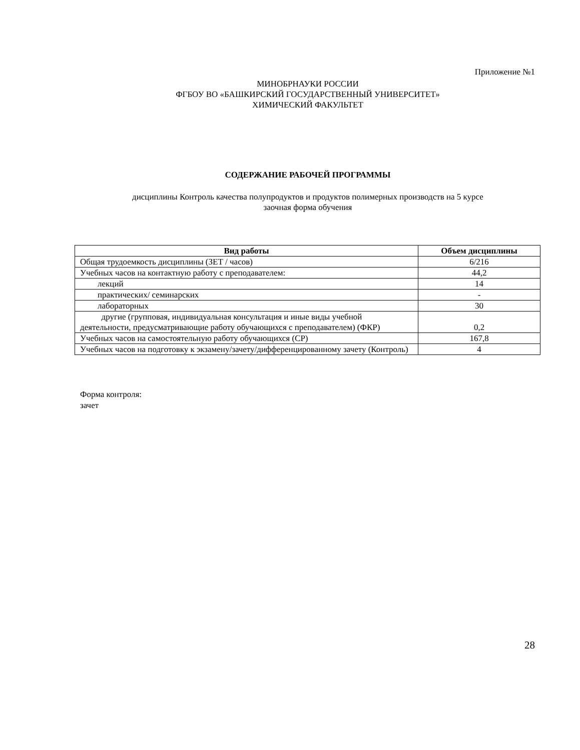Приложение №1
МИНОБРНАУКИ РОССИИ
ФГБОУ ВО «БАШКИРСКИЙ ГОСУДАРСТВЕННЫЙ УНИВЕРСИТЕТ»
ХИМИЧЕСКИЙ ФАКУЛЬТЕТ
СОДЕРЖАНИЕ РАБОЧЕЙ ПРОГРАММЫ
дисциплины Контроль качества полупродуктов и продуктов полимерных производств на 5 курсе
заочная форма обучения
| Вид работы | Объем дисциплины |
| --- | --- |
| Общая трудоемкость дисциплины (ЗЕТ / часов) | 6/216 |
| Учебных часов на контактную работу с преподавателем: | 44,2 |
| лекций | 14 |
| практических/ семинарских | - |
| лабораторных | 30 |
| другие (групповая, индивидуальная консультация и иные виды учебной деятельности, предусматривающие работу обучающихся с преподавателем) (ФКР) | 0,2 |
| Учебных часов на самостоятельную работу обучающихся (СР) | 167,8 |
| Учебных часов на подготовку к экзамену/зачету/дифференцированному зачету (Контроль) | 4 |
Форма контроля:
зачет
28